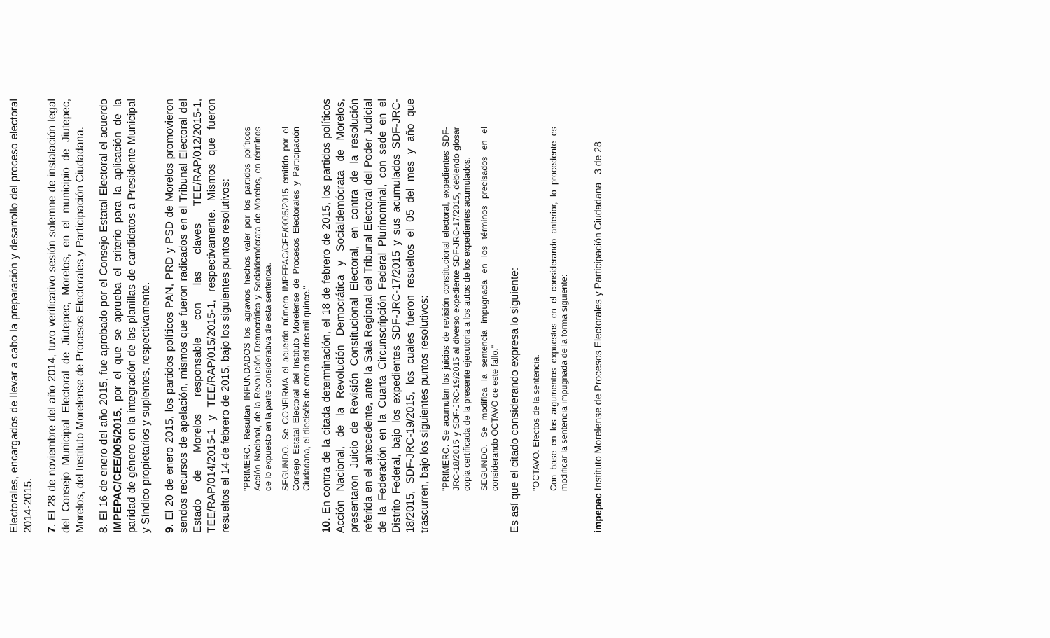Electorales, encargados de llevar a cabo la preparación y desarrollo del proceso electoral 2014-2015.
7. El 28 de noviembre del año 2014, tuvo verificativo sesión solemne de instalación legal del Consejo Municipal Electoral de Jiutepec, Morelos, en el municipio de Jiutepec, Morelos, del Instituto Morelense de Procesos Electorales y Participación Ciudadana.
8. El 16 de enero del año 2015, fue aprobado por el Consejo Estatal Electoral el acuerdo IMPEPAC/CEE/005/2015, por el que se aprueba el criterio para la aplicación de la paridad de género en la integración de las planillas de candidatos a Presidente Municipal y Síndico propietarios y suplentes, respectivamente.
9. El 20 de enero 2015, los partidos políticos PAN, PRD y PSD de Morelos promovieron sendos recursos de apelación, mismos que fueron radicados en el Tribunal Electoral del Estado de Morelos responsable con las claves TEE/RAP/012/2015-1, TEE/RAP/014/2015-1 y TEE/RAP/015/2015-1, respectivamente. Mismos que fueron resueltos el 14 de febrero de 2015, bajo los siguientes puntos resolutivos:
"PRIMERO. Resultan INFUNDADOS los agravios hechos valer por los partidos políticos Acción Nacional, de la Revolución Democrática y Socialdemócrata de Morelos, en términos de lo expuesto en la parte considerativa de esta sentencia.
SEGUNDO. Se CONFIRMA el acuerdo número IMPEPAC/CEE/0005/2015 emitido por el Consejo Estatal Electoral del Instituto Morelense de Procesos Electorales y Participación Ciudadana, el dieciséis de enero del dos mil quince."
10. En contra de la citada determinación, el 18 de febrero de 2015, los partidos políticos Acción Nacional, de la Revolución Democrática y Socialdemócrata de Morelos, presentaron Juicio de Revisión Constitucional Electoral, en contra de la resolución referida en el antecedente, ante la Sala Regional del Tribunal Electoral del Poder Judicial de la Federación en la Cuarta Circunscripción Federal Plurinominal, con sede en el Distrito Federal, bajo los expedientes SDF-JRC-17/2015 y sus acumulados SDF-JRC-18/2015, SDF-JRC-19/2015, los cuales fueron resueltos el 05 del mes y año que trascurren, bajo los siguientes puntos resolutivos:
"PRIMERO. Se acumulan los juicios de revisión constitucional electoral, expedientes SDF-JRC-18/2015 y SDF-JRC-19/2015 al diverso expediente SDF-JRC-17/2015, debiendo glosar copia certificada de la presente ejecutoria a los autos de los expedientes acumulados.
SEGUNDO. Se modifica la sentencia impugnada en los términos precisados en el considerando OCTAVO de este fallo."
Es así que el citado considerando expresa lo siguiente:
"OCTAVO. Efectos de la sentencia.
Con base en los argumentos expuestos en el considerando anterior, lo procedente es modificar la sentencia impugnada de la forma siguiente:
impepac Instituto Morelense de Procesos Electorales y Participación Ciudadana 3 de 28